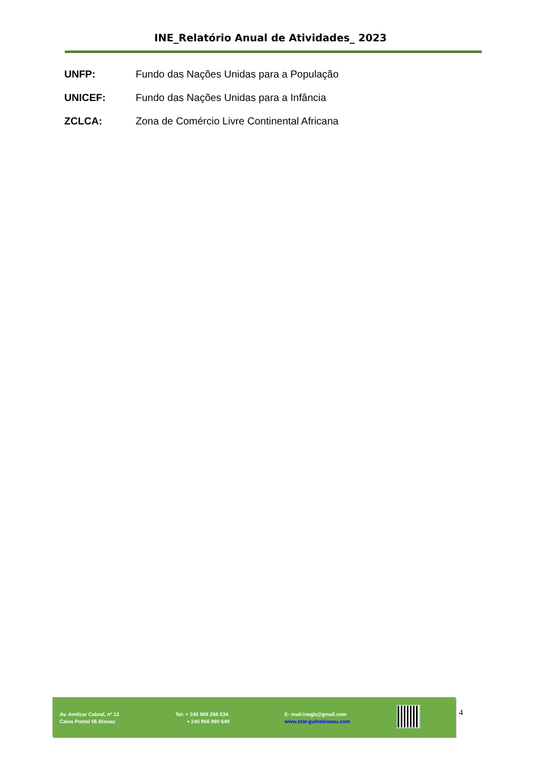INE_Relatório Anual de Atividades_ 2023
UNFP: Fundo das Nações Unidas para a População
UNICEF: Fundo das Nações Unidas para a Infância
ZCLCA: Zona de Comércio Livre Continental Africana
Av. Amílcar Cabral, nº 13
Caixa Postal 06 Bissau
Tel: + 245 969 266 034
+ 245 956 990 649
E- mail:inegb@gmail.com
www.stat-guinebissau.com
4